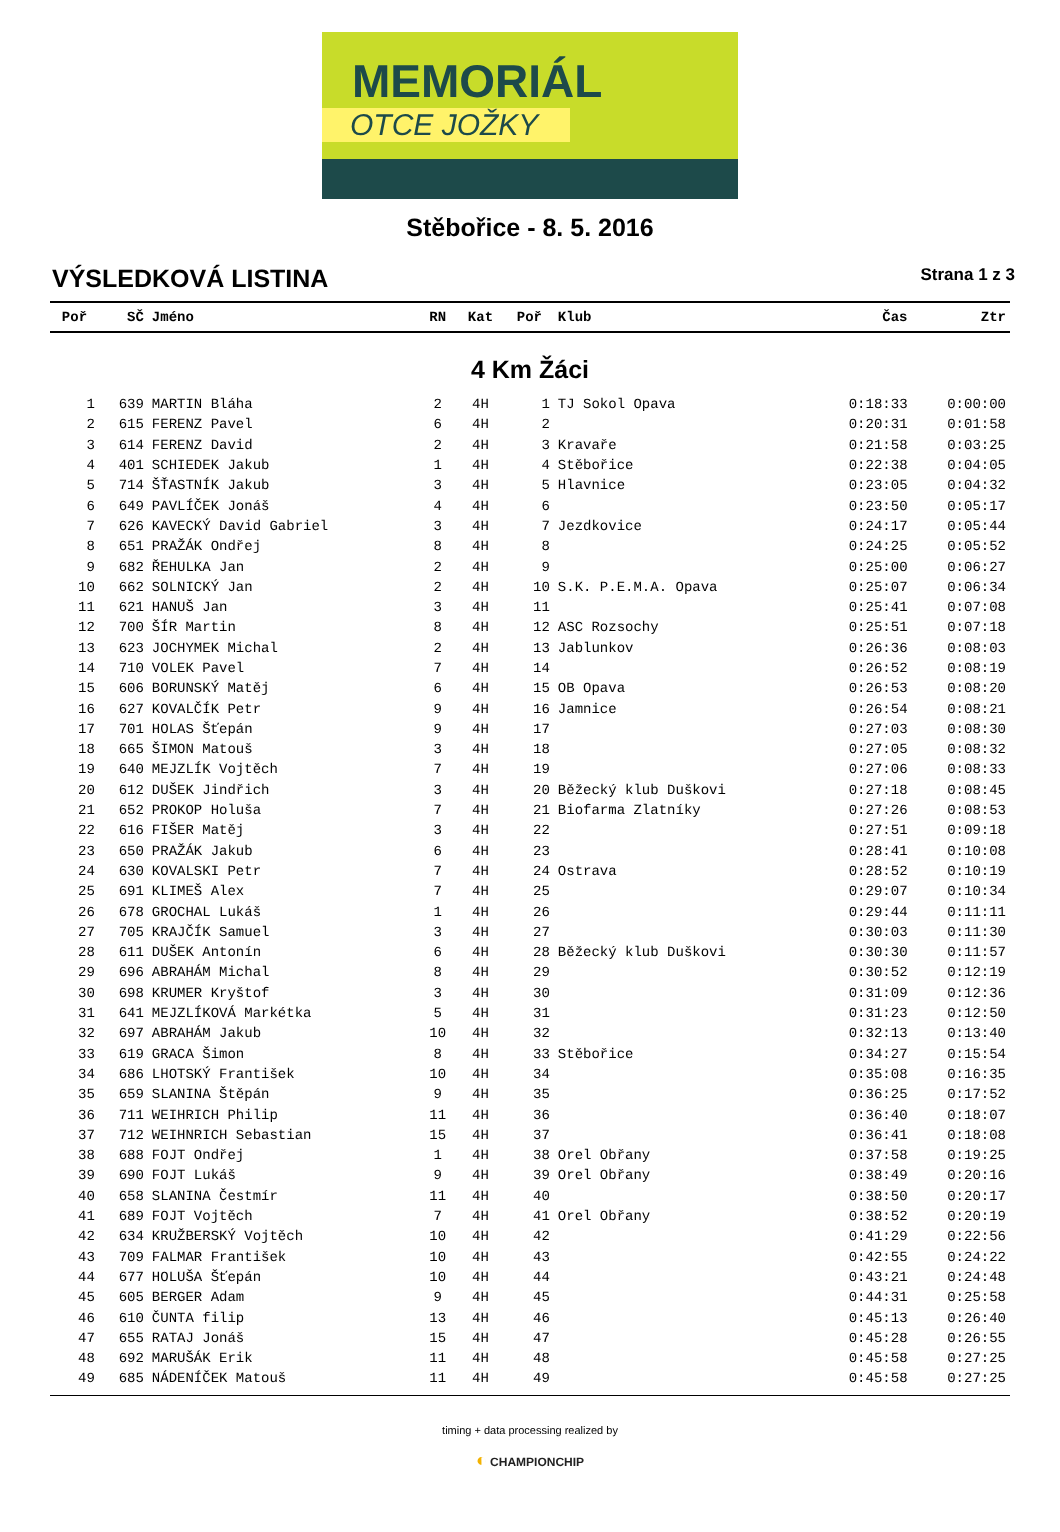MEMORIÁL
OTCE JOŽKY
Stěbořice - 8. 5. 2016
VÝSLEDKOVÁ LISTINA
Strana 1 z 3
| Poř | SČ | Jméno | RN | Kat | Poř | Klub | Čas | Ztr |
| --- | --- | --- | --- | --- | --- | --- | --- | --- |
| 4 Km Žáci | | | | | | | | |
| 1 | 639 | MARTIN Bláha | 2 | 4H | 1 | TJ Sokol Opava | 0:18:33 | 0:00:00 |
| 2 | 615 | FERENZ Pavel | 6 | 4H | 2 | | 0:20:31 | 0:01:58 |
| 3 | 614 | FERENZ David | 2 | 4H | 3 | Kravaře | 0:21:58 | 0:03:25 |
| 4 | 401 | SCHIEDEK Jakub | 1 | 4H | 4 | Stěbořice | 0:22:38 | 0:04:05 |
| 5 | 714 | ŠŤASTNÍK Jakub | 3 | 4H | 5 | Hlavnice | 0:23:05 | 0:04:32 |
| 6 | 649 | PAVLÍČEK Jonáš | 4 | 4H | 6 | | 0:23:50 | 0:05:17 |
| 7 | 626 | KAVECKÝ David Gabriel | 3 | 4H | 7 | Jezdkovice | 0:24:17 | 0:05:44 |
| 8 | 651 | PRAŽÁK Ondřej | 8 | 4H | 8 | | 0:24:25 | 0:05:52 |
| 9 | 682 | ŘEHULKA Jan | 2 | 4H | 9 | | 0:25:00 | 0:06:27 |
| 10 | 662 | SOLNICKÝ Jan | 2 | 4H | 10 | S.K. P.E.M.A. Opava | 0:25:07 | 0:06:34 |
| 11 | 621 | HANUŠ Jan | 3 | 4H | 11 | | 0:25:41 | 0:07:08 |
| 12 | 700 | ŠÍR Martin | 8 | 4H | 12 | ASC Rozsochy | 0:25:51 | 0:07:18 |
| 13 | 623 | JOCHYMEK Michal | 2 | 4H | 13 | Jablunkov | 0:26:36 | 0:08:03 |
| 14 | 710 | VOLEK Pavel | 7 | 4H | 14 | | 0:26:52 | 0:08:19 |
| 15 | 606 | BORUNSKÝ Matěj | 6 | 4H | 15 | OB Opava | 0:26:53 | 0:08:20 |
| 16 | 627 | KOVALČÍK Petr | 9 | 4H | 16 | Jamnice | 0:26:54 | 0:08:21 |
| 17 | 701 | HOLAS Šťepán | 9 | 4H | 17 | | 0:27:03 | 0:08:30 |
| 18 | 665 | ŠIMON Matouš | 3 | 4H | 18 | | 0:27:05 | 0:08:32 |
| 19 | 640 | MEJZLÍK Vojtěch | 7 | 4H | 19 | | 0:27:06 | 0:08:33 |
| 20 | 612 | DUŠEK Jindřich | 3 | 4H | 20 | Běžecký klub Duškovi | 0:27:18 | 0:08:45 |
| 21 | 652 | PROKOP Holuša | 7 | 4H | 21 | Biofarma Zlatníky | 0:27:26 | 0:08:53 |
| 22 | 616 | FIŠER Matěj | 3 | 4H | 22 | | 0:27:51 | 0:09:18 |
| 23 | 650 | PRAŽÁK Jakub | 6 | 4H | 23 | | 0:28:41 | 0:10:08 |
| 24 | 630 | KOVALSKI Petr | 7 | 4H | 24 | Ostrava | 0:28:52 | 0:10:19 |
| 25 | 691 | KLIMEŠ Alex | 7 | 4H | 25 | | 0:29:07 | 0:10:34 |
| 26 | 678 | GROCHAL Lukáš | 1 | 4H | 26 | | 0:29:44 | 0:11:11 |
| 27 | 705 | KRAJČÍK Samuel | 3 | 4H | 27 | | 0:30:03 | 0:11:30 |
| 28 | 611 | DUŠEK Antonín | 6 | 4H | 28 | Běžecký klub Duškovi | 0:30:30 | 0:11:57 |
| 29 | 696 | ABRAHÁM Michal | 8 | 4H | 29 | | 0:30:52 | 0:12:19 |
| 30 | 698 | KRUMER Kryštof | 3 | 4H | 30 | | 0:31:09 | 0:12:36 |
| 31 | 641 | MEJZLÍKOVÁ Markétka | 5 | 4H | 31 | | 0:31:23 | 0:12:50 |
| 32 | 697 | ABRAHÁM Jakub | 10 | 4H | 32 | | 0:32:13 | 0:13:40 |
| 33 | 619 | GRACA Šimon | 8 | 4H | 33 | Stěbořice | 0:34:27 | 0:15:54 |
| 34 | 686 | LHOTSKÝ František | 10 | 4H | 34 | | 0:35:08 | 0:16:35 |
| 35 | 659 | SLANINA Štěpán | 9 | 4H | 35 | | 0:36:25 | 0:17:52 |
| 36 | 711 | WEIHRICH Philip | 11 | 4H | 36 | | 0:36:40 | 0:18:07 |
| 37 | 712 | WEIHNRICH Sebastian | 15 | 4H | 37 | | 0:36:41 | 0:18:08 |
| 38 | 688 | FOJT Ondřej | 1 | 4H | 38 | Orel Obřany | 0:37:58 | 0:19:25 |
| 39 | 690 | FOJT Lukáš | 9 | 4H | 39 | Orel Obřany | 0:38:49 | 0:20:16 |
| 40 | 658 | SLANINA Čestmír | 11 | 4H | 40 | | 0:38:50 | 0:20:17 |
| 41 | 689 | FOJT Vojtěch | 7 | 4H | 41 | Orel Obřany | 0:38:52 | 0:20:19 |
| 42 | 634 | KRUŽBERSKÝ Vojtěch | 10 | 4H | 42 | | 0:41:29 | 0:22:56 |
| 43 | 709 | FALMAR František | 10 | 4H | 43 | | 0:42:55 | 0:24:22 |
| 44 | 677 | HOLUŠA Šťepán | 10 | 4H | 44 | | 0:43:21 | 0:24:48 |
| 45 | 605 | BERGER Adam | 9 | 4H | 45 | | 0:44:31 | 0:25:58 |
| 46 | 610 | ČUNTA filip | 13 | 4H | 46 | | 0:45:13 | 0:26:40 |
| 47 | 655 | RATAJ Jonáš | 15 | 4H | 47 | | 0:45:28 | 0:26:55 |
| 48 | 692 | MARUŠÁK Erik | 11 | 4H | 48 | | 0:45:58 | 0:27:25 |
| 49 | 685 | NÁDENÍČEK Matouš | 11 | 4H | 49 | | 0:45:58 | 0:27:25 |
timing + data processing realized by
◐ CHAMPIONCHIP